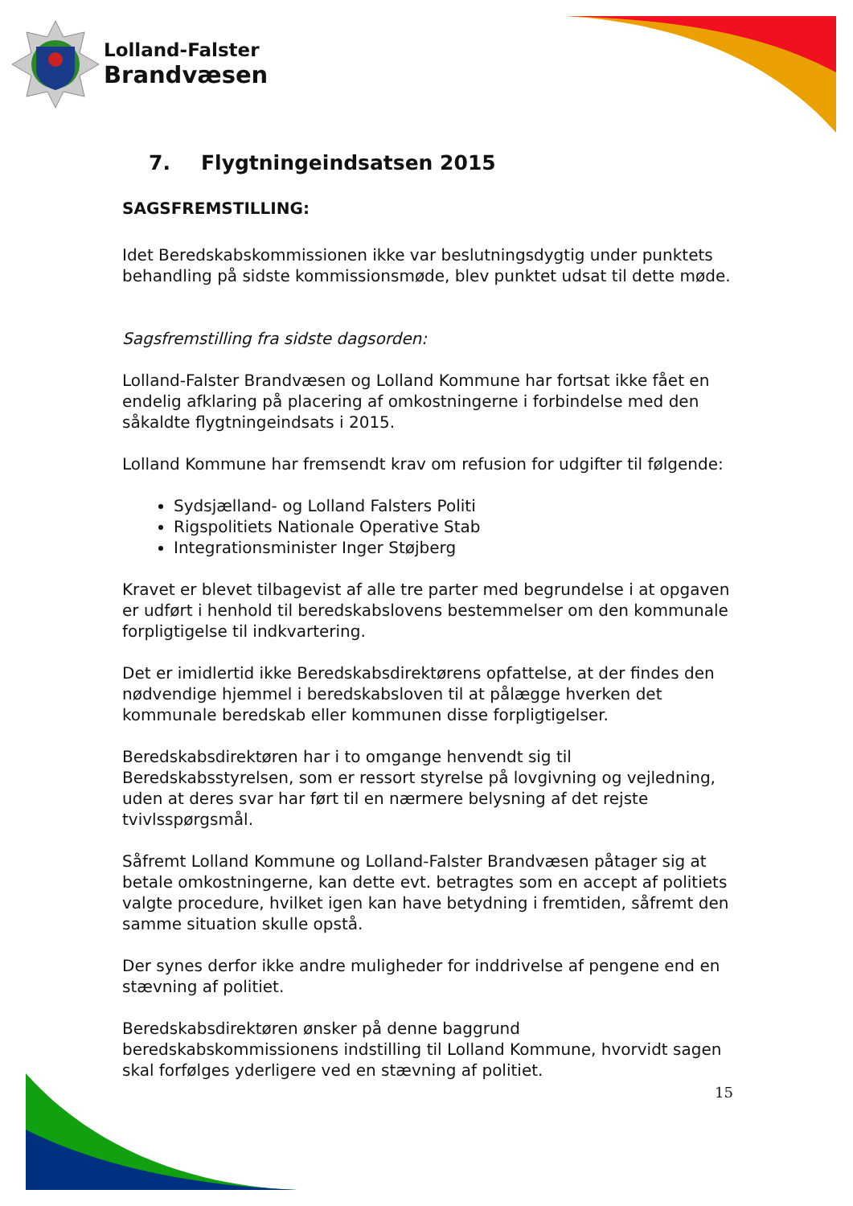Lolland-Falster
Brandvæsen
7. Flygtningeindsatsen 2015
SAGSFREMSTILLING:
Idet Beredskabskommissionen ikke var beslutningsdygtig under punktets behandling på sidste kommissionsmøde, blev punktet udsat til dette møde.
Sagsfremstilling fra sidste dagsorden:
Lolland-Falster Brandvæsen og Lolland Kommune har fortsat ikke fået en endelig afklaring på placering af omkostningerne i forbindelse med den såkaldte flygtningeindsats i 2015.
Lolland Kommune har fremsendt krav om refusion for udgifter til følgende:
Sydsjælland- og Lolland Falsters Politi
Rigspolitiets Nationale Operative Stab
Integrationsminister Inger Støjberg
Kravet er blevet tilbagevist af alle tre parter med begrundelse i at opgaven er udført i henhold til beredskabslovens bestemmelser om den kommunale forpligtigelse til indkvartering.
Det er imidlertid ikke Beredskabsdirektørens opfattelse, at der findes den nødvendige hjemmel i beredskabsloven til at pålægge hverken det kommunale beredskab eller kommunen disse forpligtigelser.
Beredskabsdirektøren har i to omgange henvendt sig til Beredskabsstyrelsen, som er ressort styrelse på lovgivning og vejledning, uden at deres svar har ført til en nærmere belysning af det rejste tvivlsspørgsmål.
Såfremt Lolland Kommune og Lolland-Falster Brandvæsen påtager sig at betale omkostningerne, kan dette evt. betragtes som en accept af politiets valgte procedure, hvilket igen kan have betydning i fremtiden, såfremt den samme situation skulle opstå.
Der synes derfor ikke andre muligheder for inddrivelse af pengene end en stævning af politiet.
Beredskabsdirektøren ønsker på denne baggrund beredskabskommissionens indstilling til Lolland Kommune, hvorvidt sagen skal forfølges yderligere ved en stævning af politiet.
15